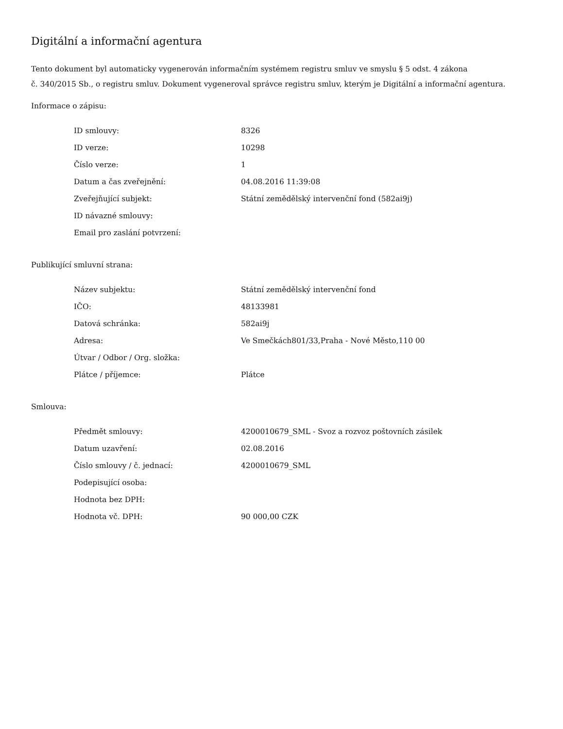Digitální a informační agentura
Tento dokument byl automaticky vygenerován informačním systémem registru smluv ve smyslu § 5 odst. 4 zákona
č. 340/2015 Sb., o registru smluv. Dokument vygeneroval správce registru smluv, kterým je Digitální a informační agentura.
Informace o zápisu:
| ID smlouvy: | 8326 |
| ID verze: | 10298 |
| Číslo verze: | 1 |
| Datum a čas zveřejnění: | 04.08.2016 11:39:08 |
| Zveřejňující subjekt: | Státní zemědělský intervenční fond (582ai9j) |
| ID návazné smlouvy: | |
| Email pro zaslání potvrzení: | |
Publikující smluvní strana:
| Název subjektu: | Státní zemědělský intervenční fond |
| IČO: | 48133981 |
| Datová schránka: | 582ai9j |
| Adresa: | Ve Smečkách801/33,Praha - Nové Město,110 00 |
| Útvar / Odbor / Org. složka: | |
| Plátce / příjemce: | Plátce |
Smlouva:
| Předmět smlouvy: | 4200010679_SML - Svoz a rozvoz poštovních zásilek |
| Datum uzavření: | 02.08.2016 |
| Číslo smlouvy / č. jednací: | 4200010679_SML |
| Podepisující osoba: | |
| Hodnota bez DPH: | |
| Hodnota vč. DPH: | 90 000,00 CZK |